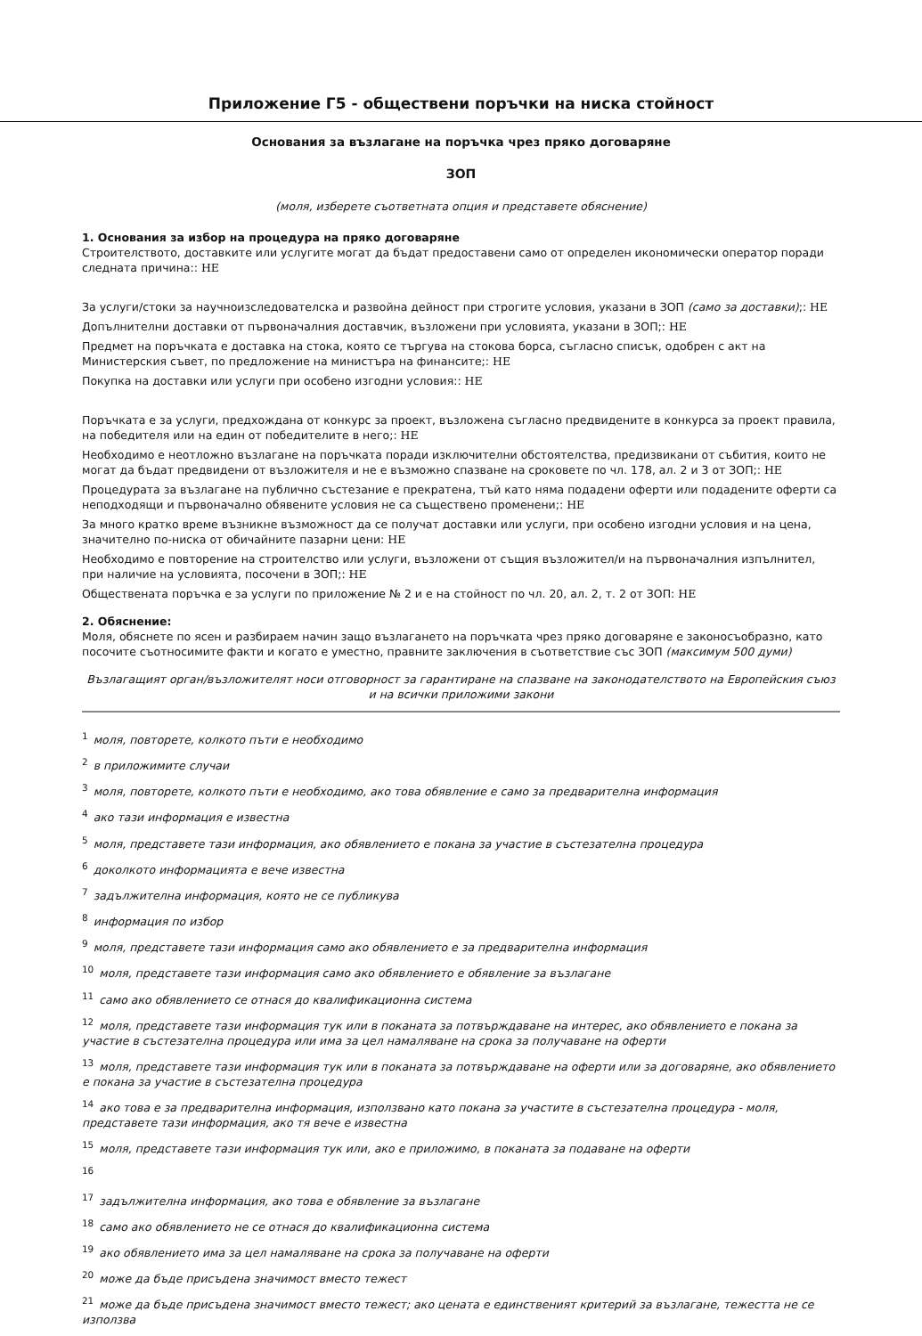Приложение Г5 - обществени поръчки на ниска стойност
Основания за възлагане на поръчка чрез пряко договаряне
ЗОП
(моля, изберете съответната опция и представете обяснение)
1. Основания за избор на процедура на пряко договаряне
Строителството, доставките или услугите могат да бъдат предоставени само от определен икономически оператор поради следната причина:: НЕ
За услуги/стоки за научноизследователска и развойна дейност при строгите условия, указани в ЗОП (само за доставки);: НЕ
Допълнителни доставки от първоначалния доставчик, възложени при условията, указани в ЗОП;: НЕ
Предмет на поръчката е доставка на стока, която се търгува на стокова борса, съгласно списък, одобрен с акт на Министерския съвет, по предложение на министъра на финансите;: НЕ
Покупка на доставки или услуги при особено изгодни условия:: НЕ
Поръчката е за услуги, предхождана от конкурс за проект, възложена съгласно предвидените в конкурса за проект правила, на победителя или на един от победителите в него;: НЕ
Необходимо е неотложно възлагане на поръчката поради изключителни обстоятелства, предизвикани от събития, които не могат да бъдат предвидени от възложителя и не е възможно спазване на сроковете по чл. 178, ал. 2 и 3 от ЗОП;: НЕ
Процедурата за възлагане на публично състезание е прекратена, тъй като няма подадени оферти или подадените оферти са неподходящи и първоначално обявените условия не са съществено променени;: НЕ
За много кратко време възникне възможност да се получат доставки или услуги, при особено изгодни условия и на цена, значително по-ниска от обичайните пазарни цени: НЕ
Необходимо е повторение на строителство или услуги, възложени от същия възложител/и на първоначалния изпълнител, при наличие на условията, посочени в ЗОП;: НЕ
Обществената поръчка е за услуги по приложение № 2 и е на стойност по чл. 20, ал. 2, т. 2 от ЗОП: НЕ
2. Обяснение:
Моля, обяснете по ясен и разбираем начин защо възлагането на поръчката чрез пряко договаряне е законосъобразно, като посочите съотносимите факти и когато е уместно, правните заключения в съответствие със ЗОП (максимум 500 думи)
Възлагащият орган/възложителят носи отговорност за гарантиране на спазване на законодателството на Европейския съюз и на всички приложими закони
<sup>1</sup> моля, повторете, колкото пъти е необходимо
<sup>2</sup> в приложимите случаи
<sup>3</sup> моля, повторете, колкото пъти е необходимо, ако това обявление е само за предварителна информация
<sup>4</sup> ако тази информация е известна
<sup>5</sup> моля, представете тази информация, ако обявлението е покана за участие в състезателна процедура
<sup>6</sup> доколкото информацията е вече известна
<sup>7</sup> задължителна информация, която не се публикува
<sup>8</sup> информация по избор
<sup>9</sup> моля, представете тази информация само ако обявлението е за предварителна информация
<sup>10</sup> моля, представете тази информация само ако обявлението е обявление за възлагане
<sup>11</sup> само ако обявлението се отнася до квалификационна система
<sup>12</sup> моля, представете тази информация тук или в поканата за потвърждаване на интерес, ако обявлението е покана за участие в състезателна процедура или има за цел намаляване на срока за получаване на оферти
<sup>13</sup> моля, представете тази информация тук или в поканата за потвърждаване на оферти или за договаряне, ако обявлението е покана за участие в състезателна процедура
<sup>14</sup> ако това е за предварителна информация, използвано като покана за участите в състезателна процедура - моля, представете тази информация, ако тя вече е известна
<sup>15</sup> моля, представете тази информация тук или, ако е приложимо, в поканата за подаване на оферти
<sup>16</sup>
<sup>17</sup> задължителна информация, ако това е обявление за възлагане
<sup>18</sup> само ако обявлението не се отнася до квалификационна система
<sup>19</sup> ако обявлението има за цел намаляване на срока за получаване на оферти
<sup>20</sup> може да бъде присъдена значимост вместо тежест
<sup>21</sup> може да бъде присъдена значимост вместо тежест; ако цената е единственият критерий за възлагане, тежестта не се използва